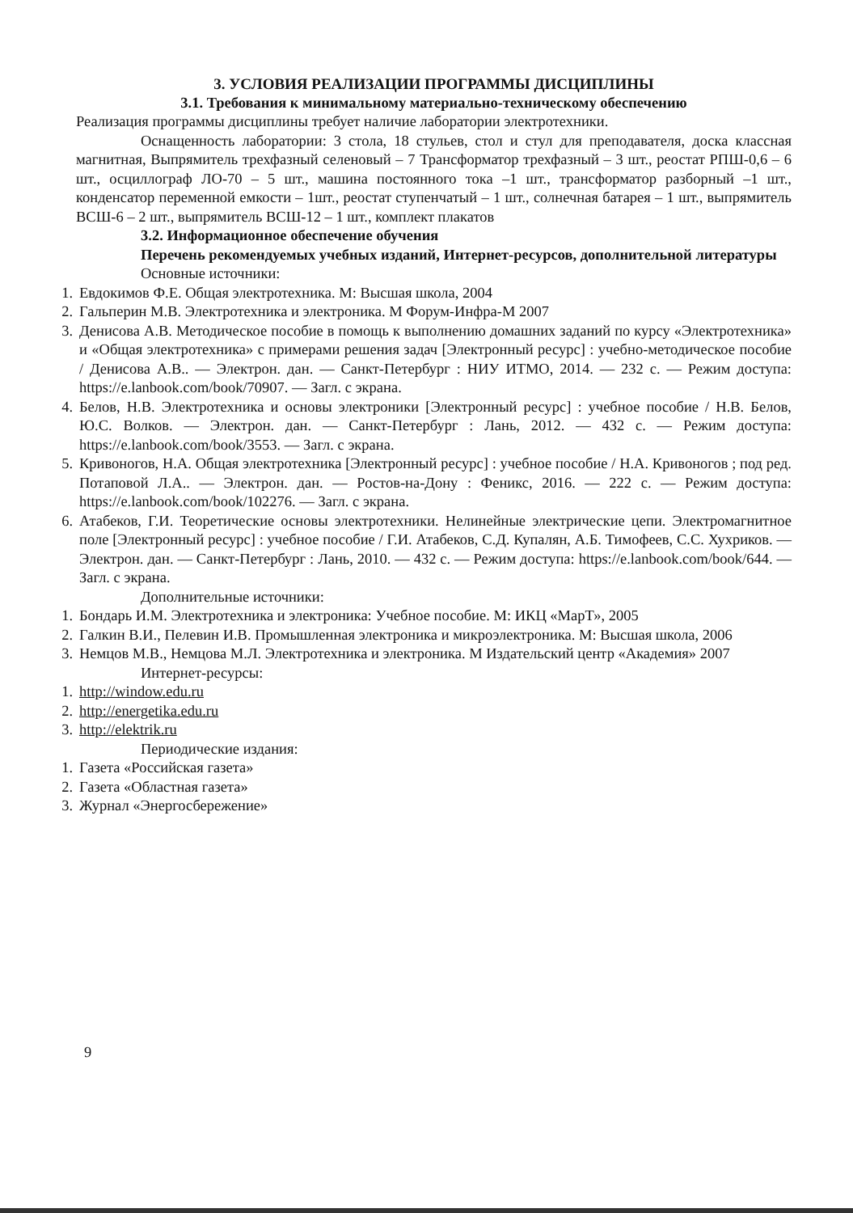3. УСЛОВИЯ РЕАЛИЗАЦИИ ПРОГРАММЫ ДИСЦИПЛИНЫ
3.1. Требования к минимальному материально-техническому обеспечению
Реализация программы дисциплины требует наличие лаборатории электротехники.
Оснащенность лаборатории: 3 стола, 18 стульев, стол и стул для преподавателя, доска классная магнитная, Выпрямитель трехфазный селеновый – 7 Трансформатор трехфазный – 3 шт., реостат РПШ-0,6 – 6 шт., осциллограф ЛО-70 – 5 шт., машина постоянного тока –1 шт., трансформатор разборный –1 шт., конденсатор переменной емкости – 1шт., реостат ступенчатый – 1 шт., солнечная батарея – 1 шт., выпрямитель ВСШ-6 – 2 шт., выпрямитель ВСШ-12 – 1 шт., комплект плакатов
3.2. Информационное обеспечение обучения
Перечень рекомендуемых учебных изданий, Интернет-ресурсов, дополнительной литературы
Основные источники:
1. Евдокимов Ф.Е. Общая электротехника. М: Высшая школа, 2004
2. Гальперин М.В. Электротехника и электроника. М Форум-Инфра-М 2007
3. Денисова А.В. Методическое пособие в помощь к выполнению домашних заданий по курсу «Электротехника» и «Общая электротехника» с примерами решения задач [Электронный ресурс] : учебно-методическое пособие / Денисова А.В.. — Электрон. дан. — Санкт-Петербург : НИУ ИТМО, 2014. — 232 с. — Режим доступа: https://e.lanbook.com/book/70907. — Загл. с экрана.
4. Белов, Н.В. Электротехника и основы электроники [Электронный ресурс] : учебное пособие / Н.В. Белов, Ю.С. Волков. — Электрон. дан. — Санкт-Петербург : Лань, 2012. — 432 с. — Режим доступа: https://e.lanbook.com/book/3553. — Загл. с экрана.
5. Кривоногов, Н.А. Общая электротехника [Электронный ресурс] : учебное пособие / Н.А. Кривоногов ; под ред. Потаповой Л.А.. — Электрон. дан. — Ростов-на-Дону : Феникс, 2016. — 222 с. — Режим доступа: https://e.lanbook.com/book/102276. — Загл. с экрана.
6. Атабеков, Г.И. Теоретические основы электротехники. Нелинейные электрические цепи. Электромагнитное поле [Электронный ресурс] : учебное пособие / Г.И. Атабеков, С.Д. Купалян, А.Б. Тимофеев, С.С. Хухриков. — Электрон. дан. — Санкт-Петербург : Лань, 2010. — 432 с. — Режим доступа: https://e.lanbook.com/book/644. — Загл. с экрана.
Дополнительные источники:
1. Бондарь И.М. Электротехника и электроника: Учебное пособие. М: ИКЦ «МарТ», 2005
2. Галкин В.И., Пелевин И.В. Промышленная электроника и микроэлектроника. М: Высшая школа, 2006
3. Немцов М.В., Немцова М.Л. Электротехника и электроника. М Издательский центр «Академия» 2007
Интернет-ресурсы:
1. http://window.edu.ru
2. http://energetika.edu.ru
3. http://elektrik.ru
Периодические издания:
1. Газета «Российская газета»
2. Газета «Областная газета»
3. Журнал «Энергосбережение»
9